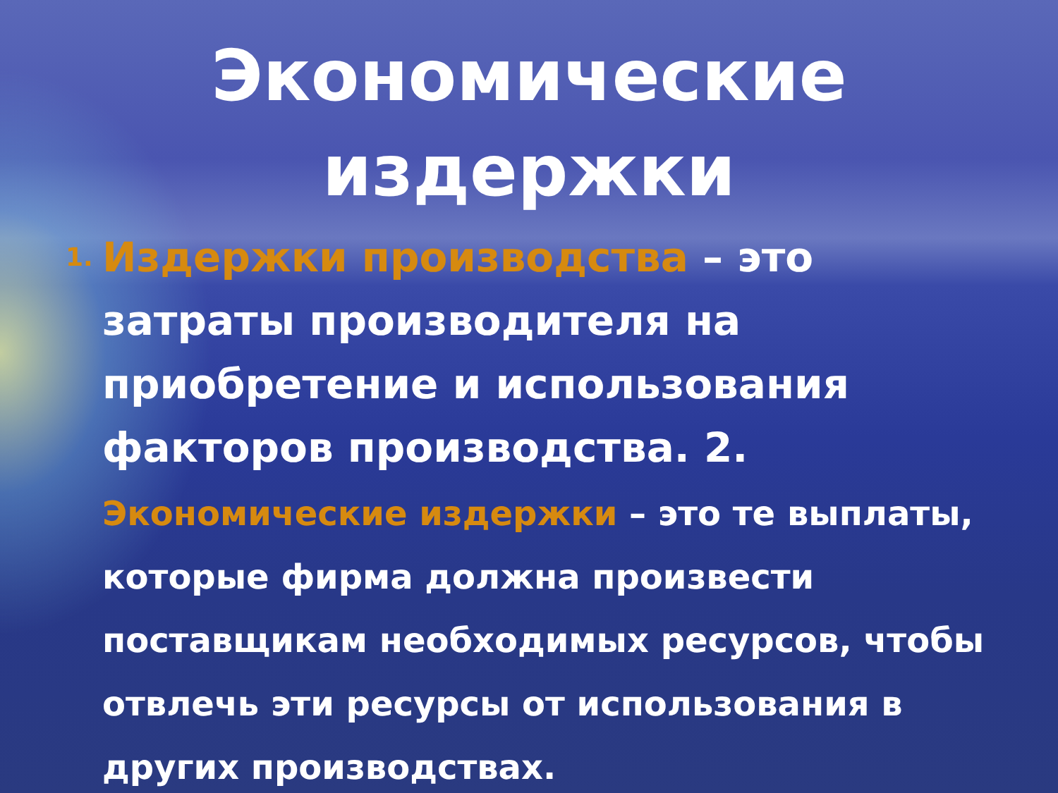Экономические издержки
1. Издержки производства – это затраты производителя на приобретение и использования факторов производства. 2. Экономические издержки – это те выплаты, которые фирма должна произвести поставщикам необходимых ресурсов, чтобы отвлечь эти ресурсы от использования в других производствах.